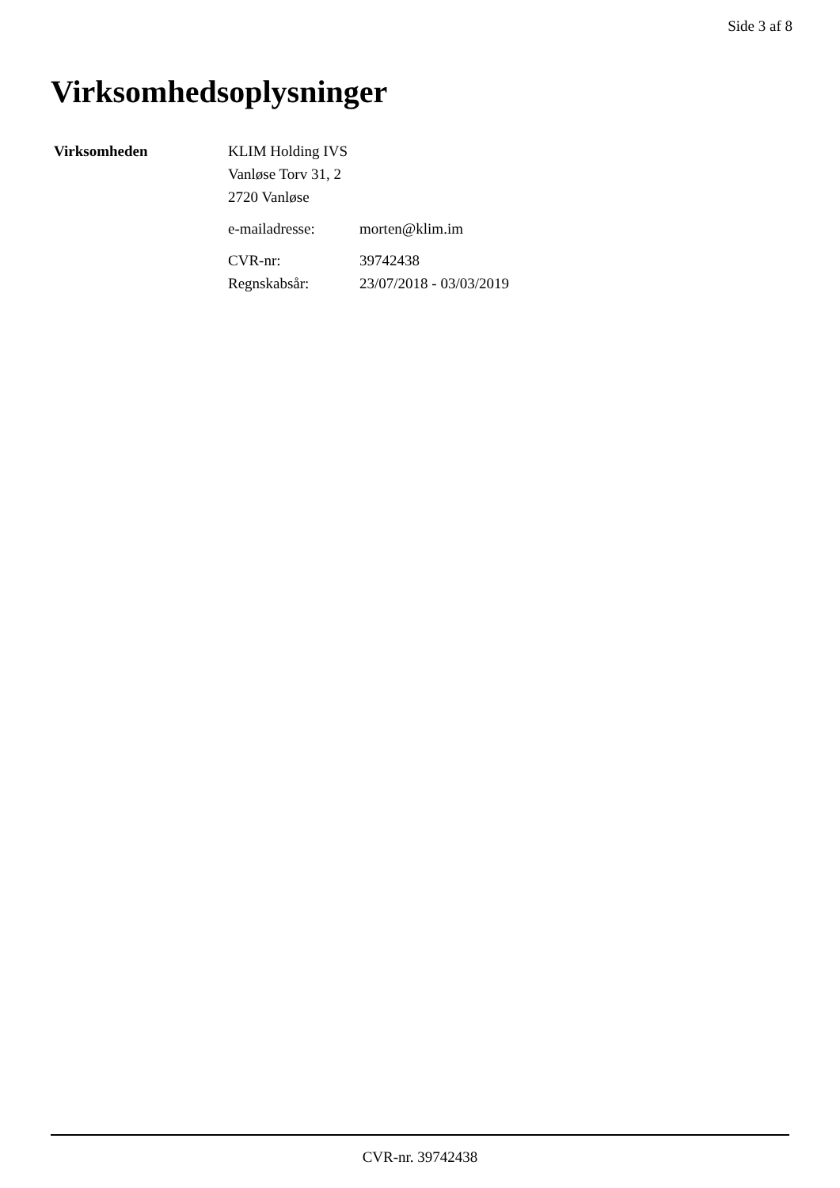Side 3 af 8
Virksomhedsoplysninger
Virksomheden
KLIM Holding IVS
Vanløse Torv 31, 2
2720 Vanløse
e-mailadresse: morten@klim.im
CVR-nr: 39742438
Regnskabsår: 23/07/2018 - 03/03/2019
CVR-nr. 39742438